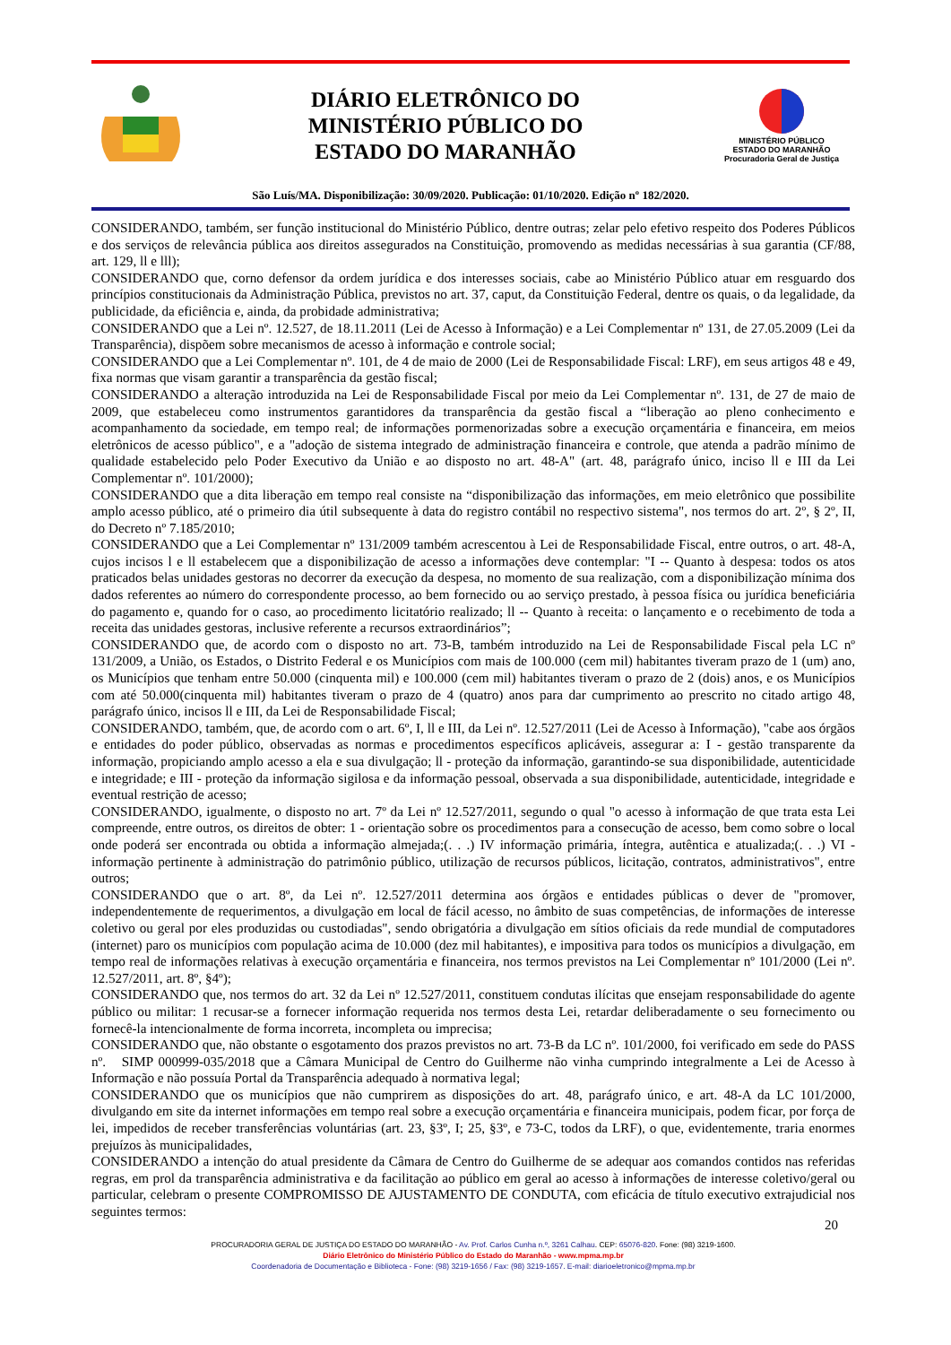DIÁRIO ELETRÔNICO DO
MINISTÉRIO PÚBLICO DO
ESTADO DO MARANHÃO
MINISTÉRIO PÚBLICO
ESTADO DO MARANHÃO
Procuradoria Geral de Justiça
São Luís/MA. Disponibilização: 30/09/2020. Publicação: 01/10/2020. Edição nº 182/2020.
CONSIDERANDO, também, ser função institucional do Ministério Público, dentre outras; zelar pelo efetivo respeito dos Poderes Públicos e dos serviços de relevância pública aos direitos assegurados na Constituição, promovendo as medidas necessárias à sua garantia (CF/88, art. 129, ll e lll);
CONSIDERANDO que, corno defensor da ordem jurídica e dos interesses sociais, cabe ao Ministério Público atuar em resguardo dos princípios constitucionais da Administração Pública, previstos no art. 37, caput, da Constituição Federal, dentre os quais, o da legalidade, da publicidade, da eficiência e, ainda, da probidade administrativa;
CONSIDERANDO que a Lei nº. 12.527, de 18.11.2011 (Lei de Acesso à Informação) e a Lei Complementar nº 131, de 27.05.2009 (Lei da Transparência), dispõem sobre mecanismos de acesso à informação e controle social;
CONSIDERANDO que a Lei Complementar nº. 101, de 4 de maio de 2000 (Lei de Responsabilidade Fiscal: LRF), em seus artigos 48 e 49, fixa normas que visam garantir a transparência da gestão fiscal;
CONSIDERANDO a alteração introduzida na Lei de Responsabilidade Fiscal por meio da Lei Complementar nº. 131, de 27 de maio de 2009, que estabeleceu como instrumentos garantidores da transparência da gestão fiscal a “liberação ao pleno conhecimento e acompanhamento da sociedade, em tempo real; de informações pormenorizadas sobre a execução orçamentária e financeira, em meios eletrônicos de acesso público", e a "adoção de sistema integrado de administração financeira e controle, que atenda a padrão mínimo de qualidade estabelecido pelo Poder Executivo da União e ao disposto no art. 48-A" (art. 48, parágrafo único, inciso ll e III da Lei Complementar nº. 101/2000);
CONSIDERANDO que a dita liberação em tempo real consiste na “disponibilização das informações, em meio eletrônico que possibilite amplo acesso público, até o primeiro dia útil subsequente à data do registro contábil no respectivo sistema", nos termos do art. 2º, § 2º, II, do Decreto nº 7.185/2010;
CONSIDERANDO que a Lei Complementar nº 131/2009 também acrescentou à Lei de Responsabilidade Fiscal, entre outros, o art. 48-A, cujos incisos l e ll estabelecem que a disponibilização de acesso a informações deve contemplar: "I -- Quanto à despesa: todos os atos praticados belas unidades gestoras no decorrer da execução da despesa, no momento de sua realização, com a disponibilização mínima dos dados referentes ao número do correspondente processo, ao bem fornecido ou ao serviço prestado, à pessoa física ou jurídica beneficiária do pagamento e, quando for o caso, ao procedimento licitatório realizado; ll -- Quanto à receita: o lançamento e o recebimento de toda a receita das unidades gestoras, inclusive referente a recursos extraordinários”;
CONSIDERANDO que, de acordo com o disposto no art. 73-B, também introduzido na Lei de Responsabilidade Fiscal pela LC nº 131/2009, a União, os Estados, o Distrito Federal e os Municípios com mais de 100.000 (cem mil) habitantes tiveram prazo de 1 (um) ano, os Municípios que tenham entre 50.000 (cinquenta mil) e 100.000 (cem mil) habitantes tiveram o prazo de 2 (dois) anos, e os Municípios com até 50.000(cinquenta mil) habitantes tiveram o prazo de 4 (quatro) anos para dar cumprimento ao prescrito no citado artigo 48, parágrafo único, incisos ll e III, da Lei de Responsabilidade Fiscal;
CONSIDERANDO, também, que, de acordo com o art. 6º, I, ll e III, da Lei nº. 12.527/2011 (Lei de Acesso à Informação), "cabe aos órgãos e entidades do poder público, observadas as normas e procedimentos específicos aplicáveis, assegurar a: I - gestão transparente da informação, propiciando amplo acesso a ela e sua divulgação; ll - proteção da informação, garantindo-se sua disponibilidade, autenticidade e integridade; e III - proteção da informação sigilosa e da informação pessoal, observada a sua disponibilidade, autenticidade, integridade e eventual restrição de acesso;
CONSIDERANDO, igualmente, o disposto no art. 7º da Lei nº 12.527/2011, segundo o qual "o acesso à informação de que trata esta Lei compreende, entre outros, os direitos de obter: 1 - orientação sobre os procedimentos para a consecução de acesso, bem como sobre o local onde poderá ser encontrada ou obtida a informação almejada;(. . .) IV informação primária, íntegra, autêntica e atualizada;(. . .) VI - informação pertinente à administração do patrimônio público, utilização de recursos públicos, licitação, contratos, administrativos", entre outros;
CONSIDERANDO que o art. 8º, da Lei nº. 12.527/2011 determina aos órgãos e entidades públicas o dever de "promover, independentemente de requerimentos, a divulgação em local de fácil acesso, no âmbito de suas competências, de informações de interesse coletivo ou geral por eles produzidas ou custodiadas", sendo obrigatória a divulgação em sítios oficiais da rede mundial de computadores (internet) paro os municípios com população acima de 10.000 (dez mil habitantes), e impositiva para todos os municípios a divulgação, em tempo real de informações relativas à execução orçamentária e financeira, nos termos previstos na Lei Complementar nº 101/2000 (Lei nº. 12.527/2011, art. 8º, §4º);
CONSIDERANDO que, nos termos do art. 32 da Lei nº 12.527/2011, constituem condutas ilícitas que ensejam responsabilidade do agente público ou militar: 1 recusar-se a fornecer informação requerida nos termos desta Lei, retardar deliberadamente o seu fornecimento ou fornecê-la intencionalmente de forma incorreta, incompleta ou imprecisa;
CONSIDERANDO que, não obstante o esgotamento dos prazos previstos no art. 73-B da LC nº. 101/2000, foi verificado em sede do PASS nº. SIMP 000999-035/2018 que a Câmara Municipal de Centro do Guilherme não vinha cumprindo integralmente a Lei de Acesso à Informação e não possuía Portal da Transparência adequado à normativa legal;
CONSIDERANDO que os municípios que não cumprirem as disposições do art. 48, parágrafo único, e art. 48-A da LC 101/2000, divulgando em site da internet informações em tempo real sobre a execução orçamentária e financeira municipais, podem ficar, por força de lei, impedidos de receber transferências voluntárias (art. 23, §3º, I; 25, §3º, e 73-C, todos da LRF), o que, evidentemente, traria enormes prejuízos às municipalidades,
CONSIDERANDO a intenção do atual presidente da Câmara de Centro do Guilherme de se adequar aos comandos contidos nas referidas regras, em prol da transparência administrativa e da facilitação ao público em geral ao acesso à informações de interesse coletivo/geral ou particular, celebram o presente COMPROMISSO DE AJUSTAMENTO DE CONDUTA, com eficácia de título executivo extrajudicial nos seguintes termos:
20
PROCURADORIA GERAL DE JUSTIÇA DO ESTADO DO MARANHÃO - Av. Prof. Carlos Cunha n.º, 3261 Calhau. CEP: 65076-820. Fone: (98) 3219-1600.
Diário Eletrônico do Ministério Público do Estado do Maranhão - www.mpma.mp.br
Coordenadoria de Documentação e Biblioteca - Fone: (98) 3219-1656 / Fax: (98) 3219-1657. E-mail: diarioeletronico@mpma.mp.br